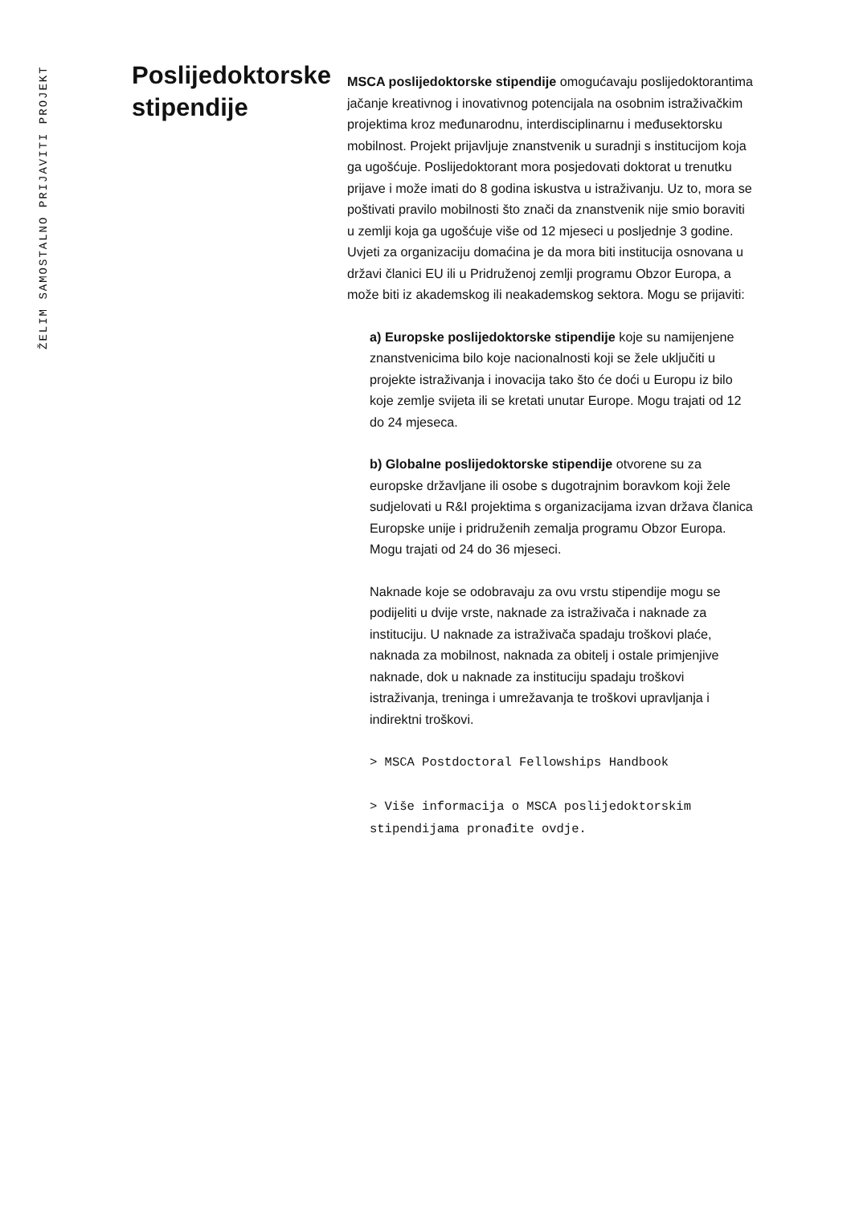ŽELIM SAMOSTALNO PRIJAVITI PROJEKT
Poslijedoktorske stipendije
MSCA poslijedoktorske stipendije omogućavaju poslijedoktorantima jačanje kreativnog i inovativnog potencijala na osobnim istraživačkim projektima kroz međunarodnu, interdisciplinarnu i međusektorsku mobilnost. Projekt prijavljuje znanstvenik u suradnji s institucijom koja ga ugošćuje. Poslijedoktorant mora posjedovati doktorat u trenutku prijave i može imati do 8 godina iskustva u istraživanju. Uz to, mora se poštivati pravilo mobilnosti što znači da znanstvenik nije smio boraviti u zemlji koja ga ugošćuje više od 12 mjeseci u posljednje 3 godine. Uvjeti za organizaciju domaćina je da mora biti institucija osnovana u državi članici EU ili u Pridruženoj zemlji programu Obzor Europa, a može biti iz akademskog ili neakademskog sektora. Mogu se prijaviti:
a) Europske poslijedoktorske stipendije koje su namijenjene znanstvenicima bilo koje nacionalnosti koji se žele uključiti u projekte istraživanja i inovacija tako što će doći u Europu iz bilo koje zemlje svijeta ili se kretati unutar Europe. Mogu trajati od 12 do 24 mjeseca.
b) Globalne poslijedoktorske stipendije otvorene su za europske državljane ili osobe s dugotrajnim boravkom koji žele sudjelovati u R&I projektima s organizacijama izvan država članica Europske unije i pridruženih zemalja programu Obzor Europa. Mogu trajati od 24 do 36 mjeseci.
Naknade koje se odobravaju za ovu vrstu stipendije mogu se podijeliti u dvije vrste, naknade za istraživača i naknade za instituciju. U naknade za istraživača spadaju troškovi plaće, naknada za mobilnost, naknada za obitelj i ostale primjenjive naknade, dok u naknade za instituciju spadaju troškovi istraživanja, treninga i umrežavanja te troškovi upravljanja i indirektni troškovi.
> MSCA Postdoctoral Fellowships Handbook
> Više informacija o MSCA poslijedoktorskim stipendijama pronađite ovdje.